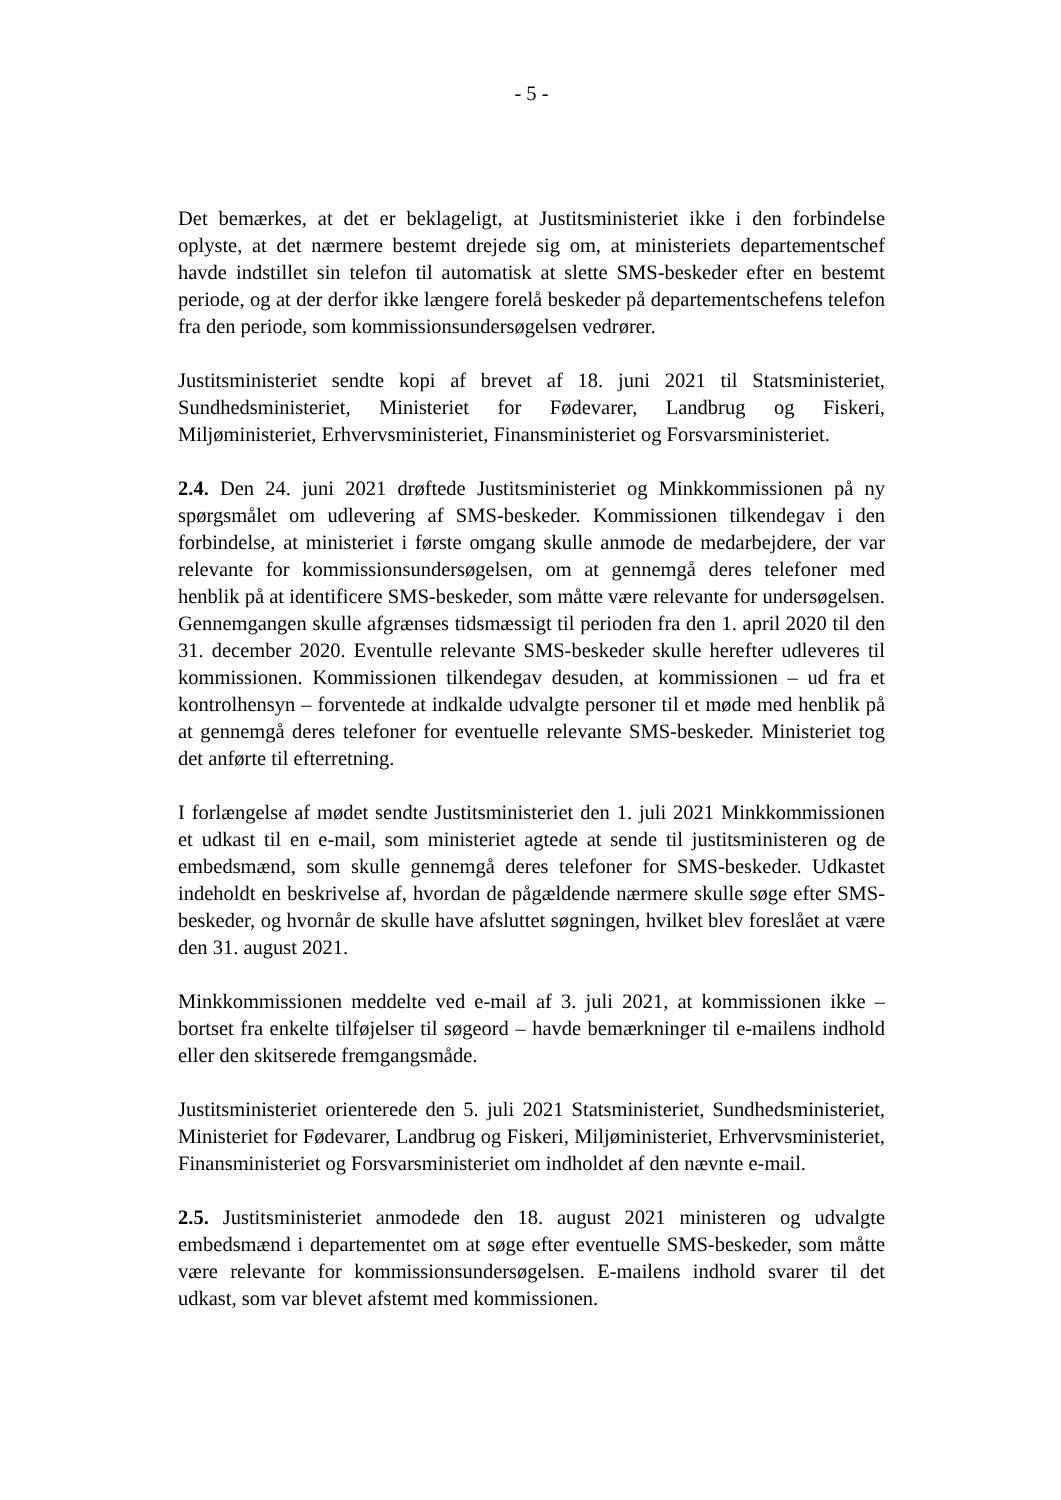- 5 -
Det bemærkes, at det er beklageligt, at Justitsministeriet ikke i den forbindelse oplyste, at det nærmere bestemt drejede sig om, at ministeriets departementschef havde indstillet sin telefon til automatisk at slette SMS-beskeder efter en bestemt periode, og at der derfor ikke længere forelå beskeder på departementschefens telefon fra den periode, som kommissionsundersøgelsen vedrører.
Justitsministeriet sendte kopi af brevet af 18. juni 2021 til Statsministeriet, Sundhedsministeriet, Ministeriet for Fødevarer, Landbrug og Fiskeri, Miljøministeriet, Erhvervsministeriet, Finansministeriet og Forsvarsministeriet.
2.4. Den 24. juni 2021 drøftede Justitsministeriet og Minkkommissionen på ny spørgsmålet om udlevering af SMS-beskeder. Kommissionen tilkendegav i den forbindelse, at ministeriet i første omgang skulle anmode de medarbejdere, der var relevante for kommissionsundersøgelsen, om at gennemgå deres telefoner med henblik på at identificere SMS-beskeder, som måtte være relevante for undersøgelsen. Gennemgangen skulle afgrænses tidsmæssigt til perioden fra den 1. april 2020 til den 31. december 2020. Eventulle relevante SMS-beskeder skulle herefter udleveres til kommissionen. Kommissionen tilkendegav desuden, at kommissionen – ud fra et kontrolhensyn – forventede at indkalde udvalgte personer til et møde med henblik på at gennemgå deres telefoner for eventuelle relevante SMS-beskeder. Ministeriet tog det anførte til efterretning.
I forlængelse af mødet sendte Justitsministeriet den 1. juli 2021 Minkkommissionen et udkast til en e-mail, som ministeriet agtede at sende til justitsministeren og de embedsmænd, som skulle gennemgå deres telefoner for SMS-beskeder. Udkastet indeholdt en beskrivelse af, hvordan de pågældende nærmere skulle søge efter SMS-beskeder, og hvornår de skulle have afsluttet søgningen, hvilket blev foreslået at være den 31. august 2021.
Minkkommissionen meddelte ved e-mail af 3. juli 2021, at kommissionen ikke – bortset fra enkelte tilføjelser til søgeord – havde bemærkninger til e-mailens indhold eller den skitserede fremgangsmåde.
Justitsministeriet orienterede den 5. juli 2021 Statsministeriet, Sundhedsministeriet, Ministeriet for Fødevarer, Landbrug og Fiskeri, Miljøministeriet, Erhvervsministeriet, Finansministeriet og Forsvarsministeriet om indholdet af den nævnte e-mail.
2.5. Justitsministeriet anmodede den 18. august 2021 ministeren og udvalgte embedsmænd i departementet om at søge efter eventuelle SMS-beskeder, som måtte være relevante for kommissionsundersøgelsen. E-mailens indhold svarer til det udkast, som var blevet afstemt med kommissionen.